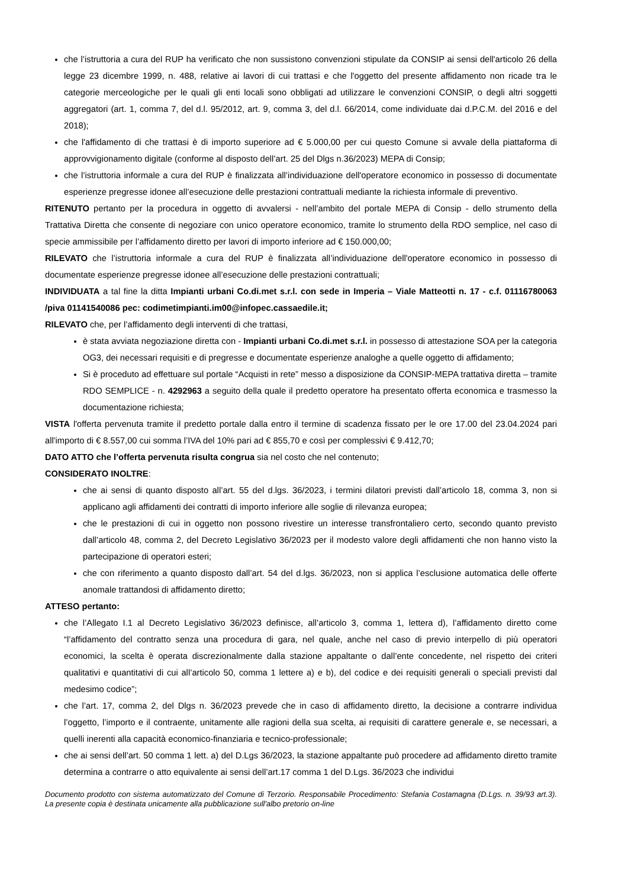che l’istruttoria a cura del RUP ha verificato che non sussistono convenzioni stipulate da CONSIP ai sensi dell'articolo 26 della legge 23 dicembre 1999, n. 488, relative ai lavori di cui trattasi e che l'oggetto del presente affidamento non ricade tra le categorie merceologiche per le quali gli enti locali sono obbligati ad utilizzare le convenzioni CONSIP, o degli altri soggetti aggregatori (art. 1, comma 7, del d.l. 95/2012, art. 9, comma 3, del d.l. 66/2014, come individuate dai d.P.C.M. del 2016 e del 2018);
che l'affidamento di che trattasi è di importo superiore ad € 5.000,00 per cui questo Comune si avvale della piattaforma di approvvigionamento digitale (conforme al disposto dell’art. 25 del Dlgs n.36/2023) MEPA di Consip;
che l’istruttoria informale a cura del RUP è finalizzata all’individuazione dell'operatore economico in possesso di documentate esperienze pregresse idonee all’esecuzione delle prestazioni contrattuali mediante la richiesta informale di preventivo.
RITENUTO pertanto per la procedura in oggetto di avvalersi - nell’ambito del portale MEPA di Consip - dello strumento della Trattativa Diretta che consente di negoziare con unico operatore economico, tramite lo strumento della RDO semplice, nel caso di specie ammissibile per l’affidamento diretto per lavori di importo inferiore ad € 150.000,00;
RILEVATO che l’istruttoria informale a cura del RUP è finalizzata all’individuazione dell'operatore economico in possesso di documentate esperienze pregresse idonee all’esecuzione delle prestazioni contrattuali;
INDIVIDUATA a tal fine la ditta Impianti urbani Co.di.met s.r.l. con sede in Imperia – Viale Matteotti n. 17 - c.f. 01116780063 /piva 01141540086 pec: codimetimpianti.im00@infopec.cassaedile.it;
RILEVATO che, per l’affidamento degli interventi di che trattasi,
è stata avviata negoziazione diretta con - Impianti urbani Co.di.met s.r.l. in possesso di attestazione SOA per la categoria OG3, dei necessari requisiti e di pregresse e documentate esperienze analoghe a quelle oggetto di affidamento;
Si è proceduto ad effettuare sul portale “Acquisti in rete” messo a disposizione da CONSIP-MEPA trattativa diretta – tramite RDO SEMPLICE - n. 4292963 a seguito della quale il predetto operatore ha presentato offerta economica e trasmesso la documentazione richiesta;
VISTA l'offerta pervenuta tramite il predetto portale dalla entro il termine di scadenza fissato per le ore 17.00 del 23.04.2024 pari all'importo di € 8.557,00 cui somma l’IVA del 10% pari ad € 855,70 e così per complessivi € 9.412,70;
DATO ATTO che l’offerta pervenuta risulta congrua sia nel costo che nel contenuto;
CONSIDERATO INOLTRE:
che ai sensi di quanto disposto all’art. 55 del d.lgs. 36/2023, i termini dilatori previsti dall’articolo 18, comma 3, non si applicano agli affidamenti dei contratti di importo inferiore alle soglie di rilevanza europea;
che le prestazioni di cui in oggetto non possono rivestire un interesse transfrontaliero certo, secondo quanto previsto dall’articolo 48, comma 2, del Decreto Legislativo 36/2023 per il modesto valore degli affidamenti che non hanno visto la partecipazione di operatori esteri;
che con riferimento a quanto disposto dall’art. 54 del d.lgs. 36/2023, non si applica l’esclusione automatica delle offerte anomale trattandosi di affidamento diretto;
ATTESO pertanto:
che l’Allegato I.1 al Decreto Legislativo 36/2023 definisce, all’articolo 3, comma 1, lettera d), l’affidamento diretto come “l’affidamento del contratto senza una procedura di gara, nel quale, anche nel caso di previo interpello di più operatori economici, la scelta è operata discrezionalmente dalla stazione appaltante o dall’ente concedente, nel rispetto dei criteri qualitativi e quantitativi di cui all’articolo 50, comma 1 lettere a) e b), del codice e dei requisiti generali o speciali previsti dal medesimo codice”;
che l’art. 17, comma 2, del Dlgs n. 36/2023 prevede che in caso di affidamento diretto, la decisione a contrarre individua l’oggetto, l’importo e il contraente, unitamente alle ragioni della sua scelta, ai requisiti di carattere generale e, se necessari, a quelli inerenti alla capacità economico-finanziaria e tecnico-professionale;
che ai sensi dell’art. 50 comma 1 lett. a) del D.Lgs 36/2023, la stazione appaltante può procedere ad affidamento diretto tramite determina a contrarre o atto equivalente ai sensi dell’art.17 comma 1 del D.Lgs. 36/2023 che individui
Documento prodotto con sistema automatizzato del Comune di Terzorio. Responsabile Procedimento: Stefania Costamagna (D.Lgs. n. 39/93 art.3). La presente copia è destinata unicamente alla pubblicazione sull'albo pretorio on-line